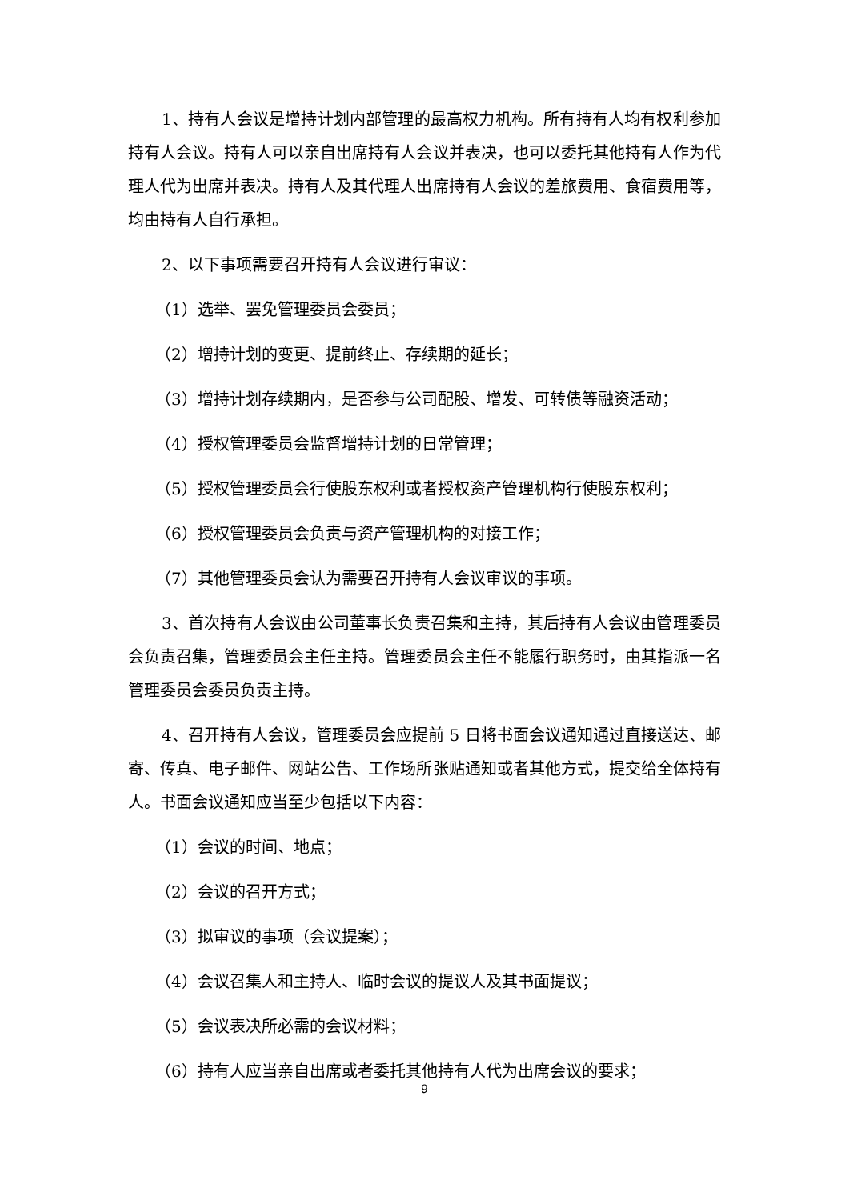1、持有人会议是增持计划内部管理的最高权力机构。所有持有人均有权利参加持有人会议。持有人可以亲自出席持有人会议并表决，也可以委托其他持有人作为代理人代为出席并表决。持有人及其代理人出席持有人会议的差旅费用、食宿费用等，均由持有人自行承担。
2、以下事项需要召开持有人会议进行审议：
（1）选举、罢免管理委员会委员；
（2）增持计划的变更、提前终止、存续期的延长；
（3）增持计划存续期内，是否参与公司配股、增发、可转债等融资活动；
（4）授权管理委员会监督增持计划的日常管理；
（5）授权管理委员会行使股东权利或者授权资产管理机构行使股东权利；
（6）授权管理委员会负责与资产管理机构的对接工作；
（7）其他管理委员会认为需要召开持有人会议审议的事项。
3、首次持有人会议由公司董事长负责召集和主持，其后持有人会议由管理委员会负责召集，管理委员会主任主持。管理委员会主任不能履行职务时，由其指派一名管理委员会委员负责主持。
4、召开持有人会议，管理委员会应提前 5 日将书面会议通知通过直接送达、邮寄、传真、电子邮件、网站公告、工作场所张贴通知或者其他方式，提交给全体持有人。书面会议通知应当至少包括以下内容：
（1）会议的时间、地点；
（2）会议的召开方式；
（3）拟审议的事项（会议提案）；
（4）会议召集人和主持人、临时会议的提议人及其书面提议；
（5）会议表决所必需的会议材料；
（6）持有人应当亲自出席或者委托其他持有人代为出席会议的要求；
9